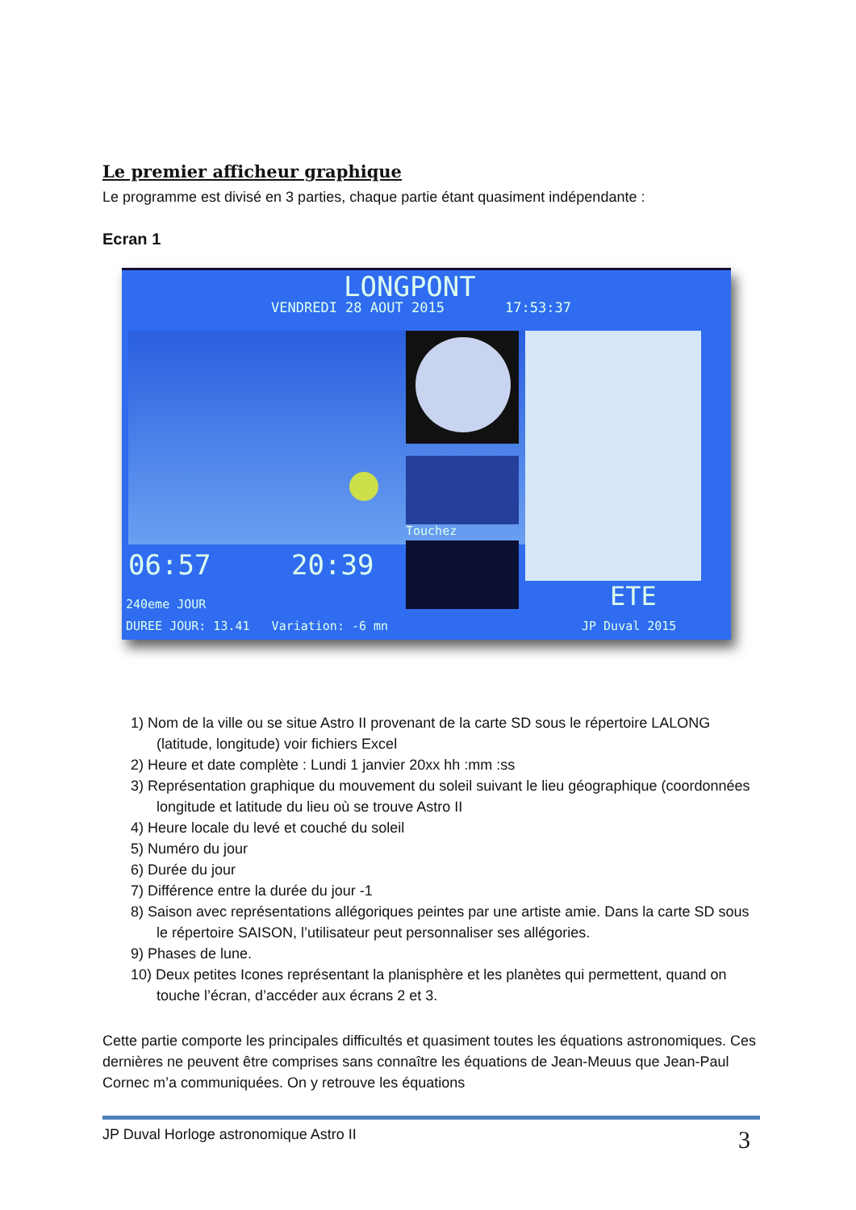Le premier afficheur graphique
Le programme est divisé en 3 parties, chaque partie étant quasiment indépendante :
Ecran 1
LONGPONT
VENDREDI 28 AOUT 2015 17:53:37
Touchez
06:57 20:39
ETE
240eme JOUR
DUREE JOUR: 13.41 Variation: -6 mn
JP Duval 2015
1) Nom de la ville ou se situe Astro II provenant de la carte SD sous le répertoire LALONG (latitude, longitude) voir fichiers Excel
2) Heure et date complète : Lundi 1 janvier 20xx hh :mm :ss
3) Représentation graphique du mouvement du soleil suivant le lieu géographique (coordonnées longitude et latitude du lieu où se trouve Astro II
4) Heure locale du levé et couché du soleil
5) Numéro du jour
6) Durée du jour
7) Différence entre la durée du jour -1
8) Saison avec représentations allégoriques peintes par une artiste amie. Dans la carte SD sous le répertoire SAISON, l’utilisateur peut personnaliser ses allégories.
9) Phases de lune.
10) Deux petites Icones représentant la planisphère et les planètes qui permettent, quand on touche l’écran, d’accéder aux écrans 2 et 3.
Cette partie comporte les principales difficultés et quasiment toutes les équations astronomiques. Ces dernières ne peuvent être comprises sans connaître les équations de Jean-Meuus que Jean-Paul Cornec m’a communiquées. On y retrouve les équations
JP Duval Horloge astronomique Astro II 3